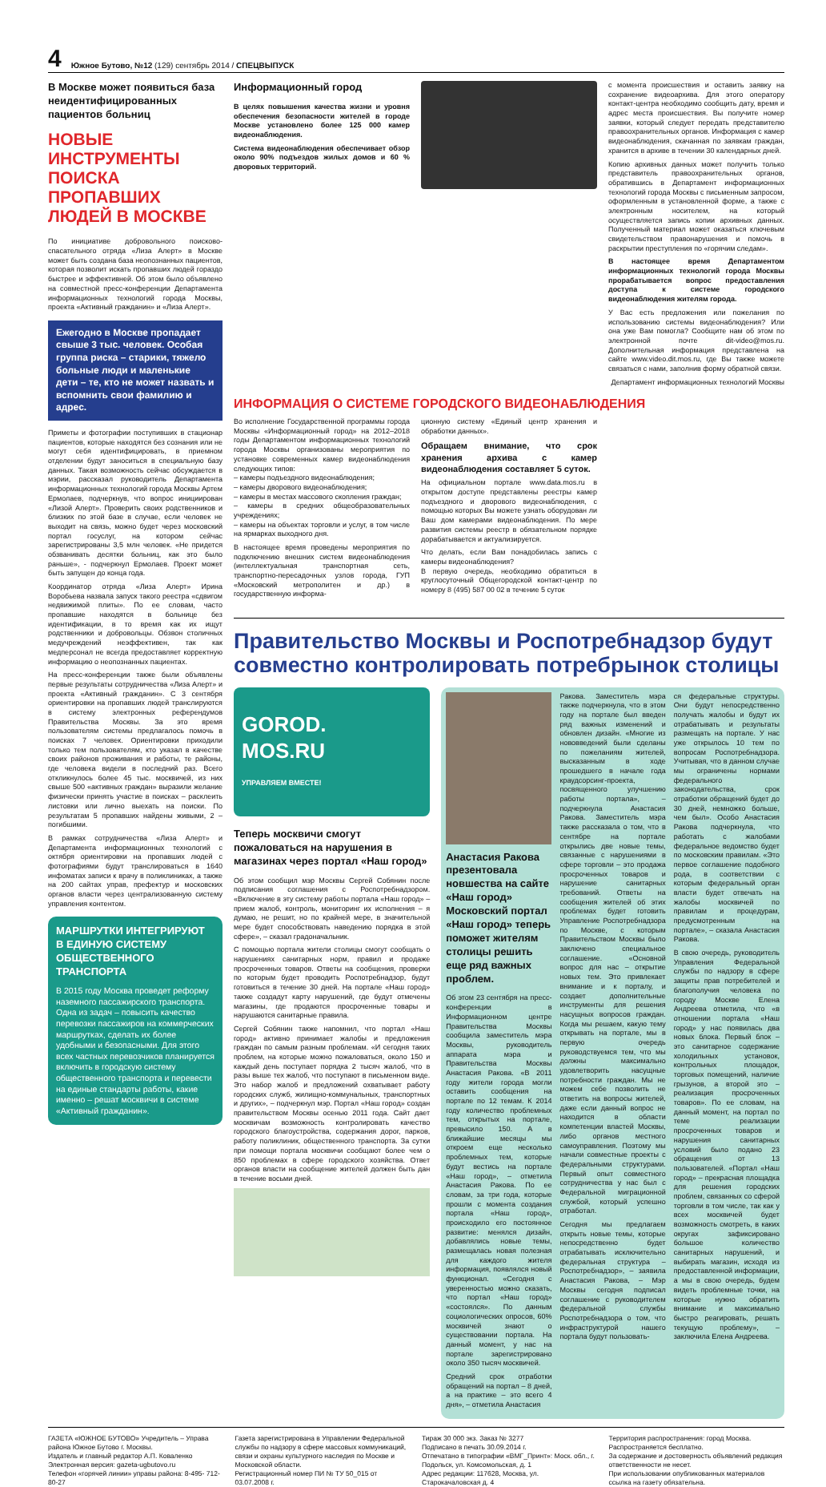4 Южное Бутово, №12 (129) сентябрь 2014 / СПЕЦВЫПУСК
В Москве может появиться база неидентифицированных пациентов больниц
НОВЫЕ ИНСТРУМЕНТЫ ПОИСКА ПРОПАВШИХ ЛЮДЕЙ В МОСКВЕ
По инициативе добровольного поисково-спасательного отряда «Лиза Алерт» в Москве может быть создана база неопознанных пациентов, которая позволит искать пропавших людей гораздо быстрее и эффективней. Об этом было объявлено на совместной пресс-конференции Департамента информационных технологий города Москвы, проекта «Активный гражданин» и «Лиза Алерт».
Ежегодно в Москве пропадает свыше 3 тыс. человек. Особая группа риска – старики, тяжело больные люди и маленькие дети – те, кто не может назвать и вспомнить свои фамилию и адрес.
Приметы и фотографии поступивших в стационар пациентов, которые находятся без сознания или не могут себя идентифицировать, в приемном отделении будут заноситься в специальную базу данных. Такая возможность сейчас обсуждается в мэрии, рассказал руководитель Департамента информационных технологий города Москвы Артем Ермолаев, подчеркнув, что вопрос инициирован «Лизой Алерт». Проверить своих родственников и близких по этой базе в случае, если человек не выходит на связь, можно будет через московский портал госуслуг, на котором сейчас зарегистрированы 3,5 млн человек. «Не придется обзванивать десятки больниц, как это было раньше», - подчеркнул Ермолаев. Проект может быть запущен до конца года.
Координатор отряда «Лиза Алерт» Ирина Воробьева назвала запуск такого реестра «сдвигом недвижимой плиты». По ее словам, часто пропавшие находятся в больнице без идентификации, в то время как их ищут родственники и добровольцы. Обзвон столичных медучреждений неэффективен, так как медперсонал не всегда предоставляет корректную информацию о неопознанных пациентах.
На пресс-конференции также были объявлены первые результаты сотрудничества «Лиза Алерт» и проекта «Активный гражданин». С 3 сентября ориентировки на пропавших людей транслируются в систему электронных референдумов Правительства Москвы. За это время пользователям системы предлагалось помочь в поисках 7 человек. Ориентировки приходили только тем пользователям, кто указал в качестве своих районов проживания и работы, те районы, где человека видели в последний раз. Всего откликнулось более 45 тыс. москвичей, из них свыше 500 «активных граждан» выразили желание физически принять участие в поисках – расклеить листовки или лично выехать на поиски. По результатам 5 пропавших найдены живыми, 2 – погибшими.
В рамках сотрудничества «Лиза Алерт» и Департамента информационных технологий с октября ориентировки на пропавших людей с фотографиями будут транслироваться в 1640 инфоматах записи к врачу в поликлиниках, а также на 200 сайтах управ, префектур и московских органов власти через централизованную систему управления контентом.
МАРШРУТКИ ИНТЕГРИРУЮТ В ЕДИНУЮ СИСТЕМУ ОБЩЕСТВЕННОГО ТРАНСПОРТА
В 2015 году Москва проведет реформу наземного пассажирского транспорта. Одна из задач – повысить качество перевозки пассажиров на коммерческих маршрутках, сделать их более удобными и безопасными. Для этого всех частных перевозчиков планируется включить в городскую систему общественного транспорта и перевести на единые стандарты работы, какие именно – решат москвичи в системе «Активный гражданин».
Информационный город
В целях повышения качества жизни и уровня обеспечения безопасности жителей в городе Москве установлено более 125 000 камер видеонаблюдения.
Система видеонаблюдения обеспечивает обзор около 90% подъездов жилых домов и 60 % дворовых территорий.
с момента происшествия и оставить заявку на сохранение видеоархива. Для этого оператору контакт-центра необходимо сообщить дату, время и адрес места происшествия. Вы получите номер заявки, который следует передать представителю правоохранительных органов. Информация с камер видеонаблюдения, скачанная по заявкам граждан, хранится в архиве в течении 30 календарных дней.
Копию архивных данных может получить только представитель правоохранительных органов, обратившись в Департамент информационных технологий города Москвы с письменным запросом, оформленным в установленной форме, а также с электронным носителем, на который осуществляется запись копии архивных данных. Полученный материал может оказаться ключевым свидетельством правонарушения и помочь в раскрытии преступления по «горячим следам».
В настоящее время Департаментом информационных технологий города Москвы прорабатывается вопрос предоставления доступа к системе городского видеонаблюдения жителям города.
У Вас есть предложения или пожелания по использованию системы видеонаблюдения? Или она уже Вам помогла? Сообщите нам об этом по электронной почте dit-video@mos.ru. Дополнительная информация представлена на сайте www.video.dit.mos.ru, где Вы также можете связаться с нами, заполнив форму обратной связи.
Департамент информационных технологий Москвы
ИНФОРМАЦИЯ О СИСТЕМЕ ГОРОДСКОГО ВИДЕОНАБЛЮДЕНИЯ
Во исполнение Государственной программы города Москвы «Информационный город» на 2012–2018 годы Департаментом информационных технологий города Москвы организованы мероприятия по установке современных камер видеонаблюдения следующих типов:
– камеры подъездного видеонаблюдения;
– камеры дворового видеонаблюдения;
– камеры в местах массового скопления граждан;
– камеры в средних общеобразовательных учреждениях;
– камеры на объектах торговли и услуг, в том числе на ярмарках выходного дня.
В настоящее время проведены мероприятия по подключению внешних систем видеонаблюдения (интеллектуальная транспортная сеть, транспортно-пересадочных узлов города, ГУП «Московский метрополитен и др.) в государственную информа-
ционную систему «Единый центр хранения и обработки данных».
Обращаем внимание, что срок хранения архива с камер видеонаблюдения составляет 5 суток.
На официальном портале www.data.mos.ru в открытом доступе представлены реестры камер подъездного и дворового видеонаблюдения, с помощью которых Вы можете узнать оборудован ли Ваш дом камерами видеонаблюдения. По мере развития системы реестр в обязательном порядке дорабатывается и актуализируется.
Что делать, если Вам понадобилась запись с камеры видеонаблюдения?
В первую очередь, необходимо обратиться в круглосуточный Общегородской контакт-центр по номеру 8 (495) 587 00 02 в течение 5 суток
Правительство Москвы и Роспотребнадзор будут совместно контролировать потребрынок столицы
GOROD.
MOS.RU
УПРАВЛЯЕМ ВМЕСТЕ!
Теперь москвичи смогут пожаловаться на нарушения в магазинах через портал «Наш город»
Об этом сообщил мэр Москвы Сергей Собянин после подписания соглашения с Роспотребнадзором. «Включение в эту систему работы портала «Наш город» – прием жалоб, контроль, мониторинг их исполнения – я думаю, не решит, но по крайней мере, в значительной мере будет способствовать наведению порядка в этой сфере», – сказал градоначальник.
С помощью портала жители столицы смогут сообщать о нарушениях санитарных норм, правил и продаже просроченных товаров. Ответы на сообщения, проверки по которым будет проводить Роспотребнадзор, будут готовиться в течение 30 дней. На портале «Наш город» также создадут карту нарушений, где будут отмечены магазины, где продаются просроченные товары и нарушаются санитарные правила.
Сергей Собянин также напомнил, что портал «Наш город» активно принимает жалобы и предложения граждан по самым разным проблемам. «И сегодня таких проблем, на которые можно пожаловаться, около 150 и каждый день поступает порядка 2 тысяч жалоб, что в разы выше тех жалоб, что поступают в письменном виде. Это набор жалоб и предложений охватывает работу городских служб, жилищно-коммунальных, транспортных и других», – подчеркнул мэр. Портал «Наш город» создан правительством Москвы осенью 2011 года. Сайт дает москвичам возможность контролировать качество городского благоустройства, содержания дорог, парков, работу поликлиник, общественного транспорта. За сутки при помощи портала москвичи сообщают более чем о 850 проблемах в сфере городского хозяйства. Ответ органов власти на сообщение жителей должен быть дан в течение восьми дней.
Анастасия Ракова презентовала новшества на сайте «Наш город» Московский портал «Наш город» теперь поможет жителям столицы решить еще ряд важных проблем.
Об этом 23 сентября на пресс-конференции в Информационном центре Правительства Москвы сообщила заместитель мэра Москвы, руководитель аппарата мэра и Правительства Москвы Анастасия Ракова. «В 2011 году жители города могли оставить сообщения на портале по 12 темам. К 2014 году количество проблемных тем, открытых на портале, превысило 150. А в ближайшие месяцы мы откроем еще несколько проблемных тем, которые будут вестись на портале «Наш город», – отметила Анастасия Ракова. По ее словам, за три года, которые прошли с момента создания портала «Наш город», происходило его постоянное развитие: менялся дизайн, добавлялись новые темы, размещалась новая полезная для каждого жителя информация, появлялся новый функционал. «Сегодня с уверенностью можно сказать, что портал «Наш город» «состоялся». По данным социологических опросов, 60% москвичей знают о существовании портала. На данный момент, у нас на портале зарегистрировано около 350 тысяч москвичей.
Средний срок отработки обращений на портал – 8 дней, а на практике – это всего 4 дня», – отметила Анастасия
Ракова. Заместитель мэра также подчеркнула, что в этом году на портале был введен ряд важных изменений и обновлен дизайн. «Многие из нововведений были сделаны по пожеланиям жителей, высказанным в ходе прошедшего в начале года краудсорсинг-проекта, посвященного улучшению работы портала», – подчеркнула Анастасия Ракова. Заместитель мэра также рассказала о том, что в сентябре на портале открылись две новые темы, связанные с нарушениями в сфере торговли – это продажа просроченных товаров и нарушение санитарных требований. Ответы на сообщения жителей об этих проблемах будет готовить Управление Роспотребнадзора по Москве, с которым Правительством Москвы было заключено специальное соглашение. «Основной вопрос для нас – открытие новых тем. Это привлекает внимание и к порталу, и создает дополнительные инструменты для решения насущных вопросов граждан. Когда мы решаем, какую тему открывать на портале, мы в первую очередь руководствуемся тем, что мы должны максимально удовлетворить насущные потребности граждан. Мы не можем себе позволить не ответить на вопросы жителей, даже если данный вопрос не находится в области компетенции властей Москвы, либо органов местного самоуправления. Поэтому мы начали совместные проекты с федеральными структурами. Первый опыт совместного сотрудничества у нас был с Федеральной миграционной службой, который успешно отработал.
Сегодня мы предлагаем открыть новые темы, которые непосредственно будет отрабатывать исключительно федеральная структура – Роспотребнадзор», – заявила Анастасия Ракова, – Мэр Москвы сегодня подписал соглашение с руководителем федеральной службы Роспотребнадзора о том, что инфраструктурой нашего портала будут пользовать-
ся федеральные структуры. Они будут непосредственно получать жалобы и будут их отрабатывать и результаты размещать на портале. У нас уже открылось 10 тем по вопросам Роспотребнадзора. Учитывая, что в данном случае мы ограничены нормами федерального законодательства, срок отработки обращений будет до 30 дней, немножко больше, чем был». Особо Анастасия Ракова подчеркнула, что работать с жалобами федеральное ведомство будет по московским правилам. «Это первое соглашение подобного рода, в соответствии с которым федеральный орган власти будет отвечать на жалобы москвичей по правилам и процедурам, предусмотренным на портале», – сказала Анастасия Ракова.
В свою очередь, руководитель Управления Федеральной службы по надзору в сфере защиты прав потребителей и благополучия человека по городу Москве Елена Андреева отметила, что «в отношении портала «Наш город» у нас появилась два новых блока. Первый блок – это санитарное содержание холодильных установок, контрольных площадок, торговых помещений, наличие грызунов, а второй это – реализация просроченных товаров». По ее словам, на данный момент, на портал по теме реализации просроченных товаров и нарушения санитарных условий было подано 23 обращения от 13 пользователей. «Портал «Наш город» – прекрасная площадка для решения городских проблем, связанных со сферой торговли в том числе, так как у всех москвичей будет возможность смотреть, в каких округах зафиксировано большое количество санитарных нарушений, и выбирать магазин, исходя из предоставленной информации, а мы в свою очередь, будем видеть проблемные точки, на которые нужно обратить внимание и максимально быстро реагировать, решать текущую проблему», – заключила Елена Андреева.
ГАЗЕТА «ЮЖНОЕ БУТОВО» Учредитель – Управа района Южное Бутово г. Москвы.
Издатель и главный редактор А.П. Коваленко
Электронная версия: gazeta-ugbutovo.ru
Телефон «горячей линии» управы района: 8-495- 712-80-27
Газета зарегистрирована в Управлении Федеральной службы по надзору в сфере массовых коммуникаций, связи и охраны культурного наследия по Москве и Московской области.
Регистрационный номер ПИ № ТУ 50_015 от 03.07.2008 г.
Тираж 30 000 экз. Заказ № 3277
Подписано в печать 30.09.2014 г.
Отпечатано в типографии «ВМГ_Принт»: Моск. обл., г. Подольск, ул. Комсомольская, д. 1
Адрес редакции: 117628, Москва, ул. Старокачаловская д. 4
Территория распространения: город Москва.
Распространяется бесплатно.
За содержание и достоверность объявлений редакция ответственности не несет.
При использовании опубликованных материалов ссылка на газету обязательна.